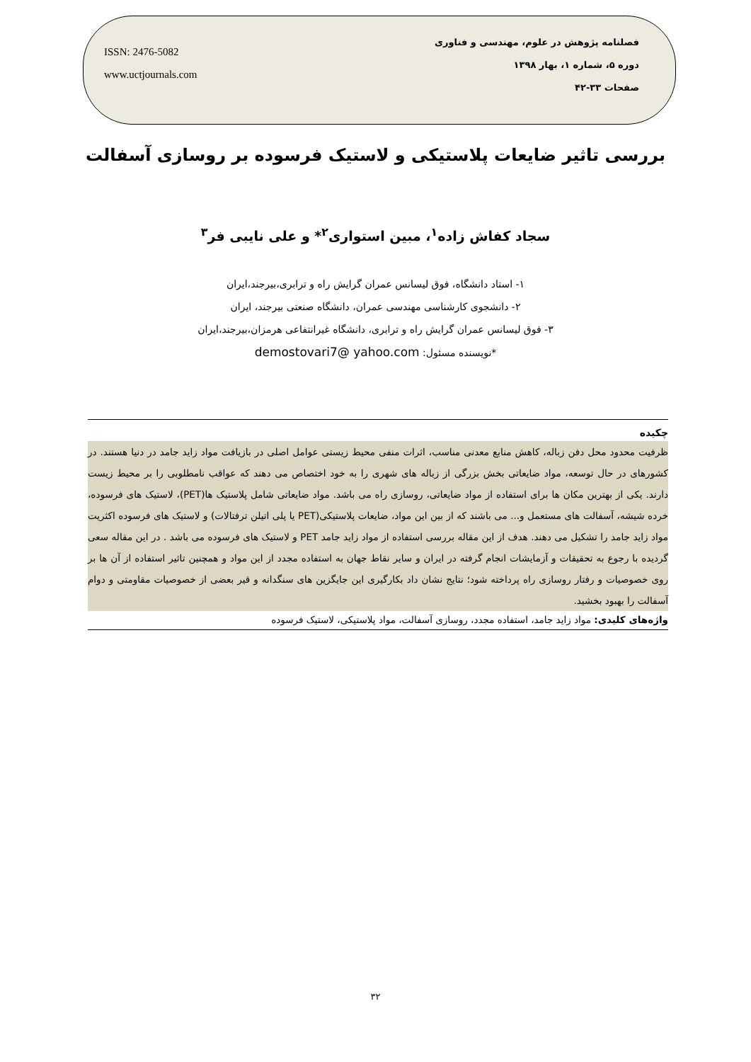ISSN: 2476-5082
www.uctjournals.com
فصلنامه پژوهش در علوم، مهندسی و فناوری
دوره ۵، شماره ۱، بهار ۱۳۹۸
صفحات ۳۳-۴۲
بررسی تاثیر ضایعات پلاستیکی و لاستیک فرسوده بر روسازی آسفالت
سجاد کفاش زاده<sup>۱</sup>، مبین استواری<sup>۲</sup>* و علی نایبی فر<sup>۳</sup>
۱- استاد دانشگاه، فوق لیسانس عمران گرایش راه و ترابری،بیرجند،ایران
۲- دانشجوی کارشناسی مهندسی عمران، دانشگاه صنعتی بیرجند، ایران
۳- فوق لیسانس عمران گرایش راه و ترابری، دانشگاه غیرانتفاعی هرمزان،بیرجند،ایران
*نویسنده مسئول: demostovari7@ yahoo.com
چکیده
ظرفیت محدود محل دفن زباله، کاهش منابع معدنی مناسب، اثرات منفی محیط زیستی عوامل اصلی در بازیافت مواد زاید جامد در دنیا هستند. در کشورهای در حال توسعه، مواد ضایعاتی بخش بزرگی از زباله های شهری را به خود اختصاص می دهند که عواقب نامطلوبی را بر محیط زیست دارند. یکی از بهترین مکان ها برای استفاده از مواد ضایعاتی، روسازی راه می باشد. مواد ضایعاتی شامل پلاستیک ها(PET)، لاستیک های فرسوده، خرده شیشه، آسفالت های مستعمل و... می باشند که از بین این مواد، ضایعات پلاستیکی(PET یا پلی اتیلن ترفتالات) و لاستیک های فرسوده اکثریت مواد زاید جامد را تشکیل می دهند. هدف از این مقاله بررسی استفاده از مواد زاید جامد PET و لاستیک های فرسوده می باشد . در این مقاله سعی گردیده با رجوع به تحقیقات و آزمایشات انجام گرفته در ایران و سایر نقاط جهان به استفاده مجدد از این مواد و همچنین تاثیر استفاده از آن ها بر روی خصوصیات و رفتار روسازی راه پرداخته شود؛ نتایج نشان داد بکارگیری این جایگزین های سنگدانه و قیر بعضی از خصوصیات مقاومتی و دوام آسفالت را بهبود بخشید.
واژه‌های کلیدی: مواد زاید جامد، استفاده مجدد، روسازی آسفالت، مواد پلاستیکی، لاستیک فرسوده
۳۲